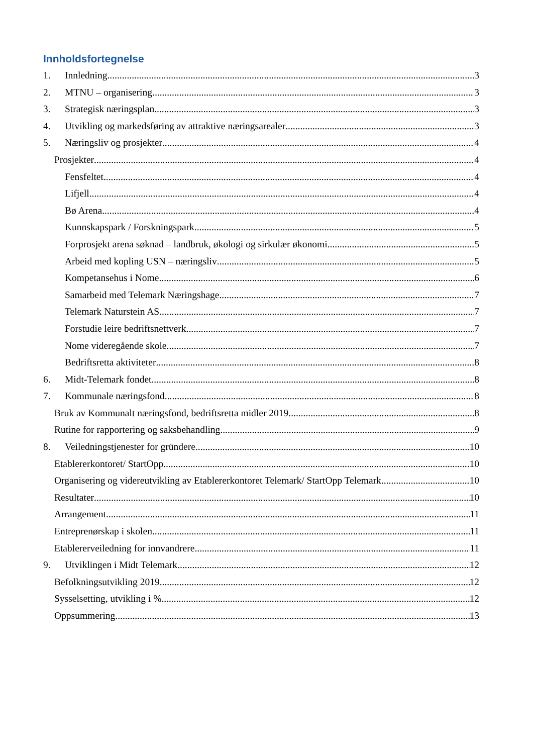Innholdsfortegnelse
1. Innledning 3
2. MTNU – organisering 3
3. Strategisk næringsplan. 3
4. Utvikling og markedsføring av attraktive næringsarealer 3
5. Næringsliv og prosjekter 4
Prosjekter 4
Fensfeltet 4
Lifjell 4
Bø Arena 4
Kunnskapspark / Forskningspark 5
Forprosjekt arena søknad – landbruk, økologi og sirkulær økonomi 5
Arbeid med kopling USN – næringsliv 5
Kompetansehus i Nome 6
Samarbeid med Telemark Næringshage 7
Telemark Naturstein AS 7
Forstudie leire bedriftsnettverk 7
Nome videregående skole 7
Bedriftsretta aktiviteter 8
6. Midt-Telemark fondet 8
7. Kommunale næringsfond 8
Bruk av Kommunalt næringsfond, bedriftsretta midler 2019 8
Rutine for rapportering og saksbehandling 9
8. Veiledningstjenester for gründere 10
Etablererkontoret/ StartOpp 10
Organisering og videreutvikling av Etablererkontoret Telemark/ StartOpp Telemark 10
Resultater 10
Arrangement 11
Entreprenørskap i skolen 11
Etablererveiledning for innvandrere 11
9. Utviklingen i Midt Telemark 12
Befolkningsutvikling 2019 12
Sysselsetting, utvikling i % 12
Oppsummering 13